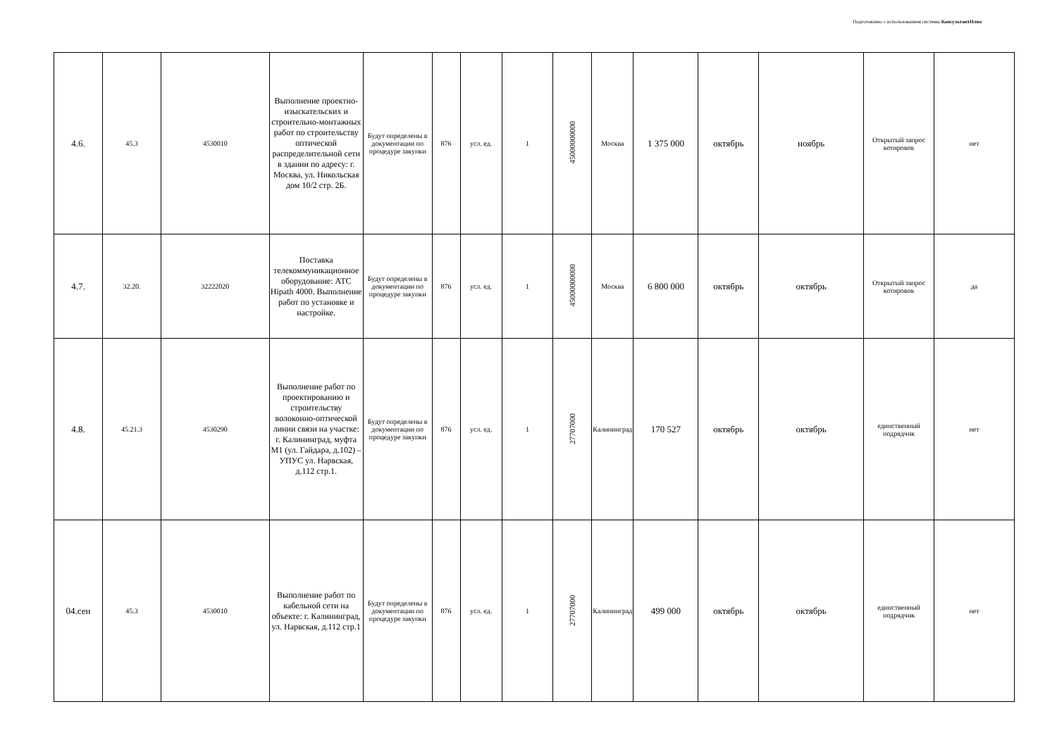Подготовлено с использованием системы КонсультантПлюс
| 4.6. | 45.3 | 4530010 | Выполнение проектно-изыскательских и строительно-монтажных работ по строительству оптической распределительной сети в здании по адресу: г. Москва, ул. Никольская дом 10/2 стр. 2Б. | Будут определены в документации по процедуре закупки | 876 | усл. ед. | 1 | 45000000000 | Москва | 1 375 000 | октябрь | ноябрь | Открытый запрос котировок | нет |
| 4.7. | 32.20. | 32222020 | Поставка телекоммуникационное оборудование: АТС Hipath 4000. Выполнение работ по установке и настройке. | Будут определены в документации по процедуре закупки | 876 | усл. ед. | 1 | 45000000000 | Москва | 6 800 000 | октябрь | октябрь | Открытый запрос котировок | да |
| 4.8. | 45.21.3 | 4530290 | Выполнение работ по проектированию и строительству волоконно-оптической линии связи на участке: г. Калининград, муфта М1 (ул. Гайдара, д.102) – УПУС ул. Нарвская, д.112 стр.1. | Будут определены в документации по процедуре закупки | 876 | усл. ед. | 1 | 27707000 | Калининград | 170 527 | октябрь | октябрь | единственный подрядчик | нет |
| 04.сен | 45.3 | 4530010 | Выполнение работ по кабельной сети на объекте: г. Калининград, ул. Нарвская, д.112 стр.1 | Будут определены в документации по процедуре закупки | 876 | усл. ед. | 1 | 27707000 | Калининград | 499 000 | октябрь | октябрь | единственный подрядчик | нет |